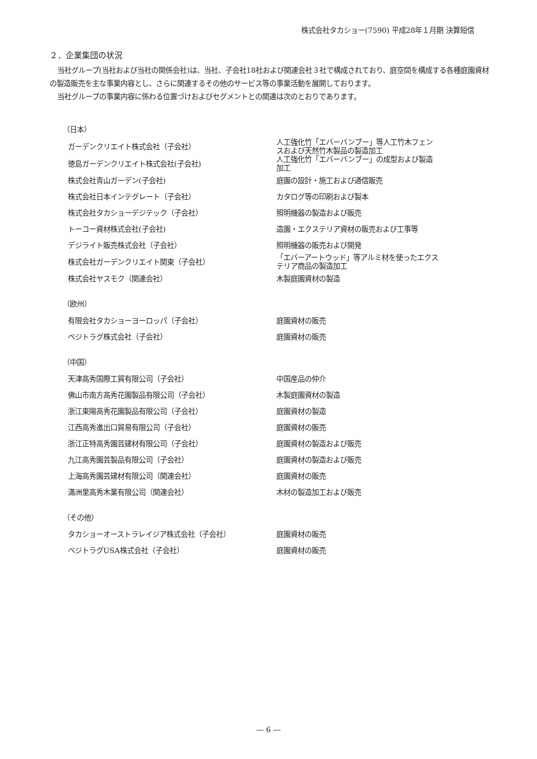株式会社タカショー(7590) 平成28年１月期 決算短信
２．企業集団の状況
当社グループ(当社および当社の関係会社)は、当社、子会社18社および関連会社３社で構成されており、庭空間を構成する各種庭園資材の製造販売を主な事業内容とし、さらに関連するその他のサービス等の事業活動を展開しております。
当社グループの事業内容に係わる位置づけおよびセグメントとの関連は次のとおりであります。
（日本）
| ガーデンクリエイト株式会社（子会社） | 人工強化竹「エバーバンブー」等人工竹木フェンスおよび天然竹木製品の製造加工 |
| 徳島ガーデンクリエイト株式会社(子会社) | 人工強化竹「エバーバンブー」の成型および製造加工 |
| 株式会社青山ガーデン(子会社) | 庭園の設計・施工および通信販売 |
| 株式会社日本インテグレート（子会社） | カタログ等の印刷および製本 |
| 株式会社タカショーデジテック（子会社） | 照明機器の製造および販売 |
| トーコー資材株式会社(子会社) | 造園・エクステリア資材の販売および工事等 |
| デジライト販売株式会社（子会社） | 照明機器の販売および開発 |
| 株式会社ガーデンクリエイト関東（子会社） | 「エバーアートウッド」等アルミ材を使ったエクステリア商品の製造加工 |
| 株式会社ヤスモク（関連会社） | 木製庭園資材の製造 |
（欧州）
| 有限会社タカショーヨーロッパ（子会社） | 庭園資材の販売 |
| ベジトラグ株式会社（子会社） | 庭園資材の販売 |
（中国）
| 天津高秀国際工貿有限公司（子会社） | 中国産品の仲介 |
| 佛山市南方高秀花園製品有限公司（子会社） | 木製庭園資材の製造 |
| 浙江東陽高秀花園製品有限公司（子会社） | 庭園資材の製造 |
| 江西高秀進出口貿易有限公司（子会社） | 庭園資材の販売 |
| 浙江正特高秀園芸建材有限公司（子会社） | 庭園資材の製造および販売 |
| 九江高秀園芸製品有限公司（子会社） | 庭園資材の製造および販売 |
| 上海高秀園芸建材有限公司（関連会社） | 庭園資材の販売 |
| 滿洲里高秀木業有限公司（関連会社） | 木材の製造加工および販売 |
（その他）
| タカショーオーストラレイジア株式会社（子会社） | 庭園資材の販売 |
| ベジトラグUSA株式会社（子会社） | 庭園資材の販売 |
― 6 ―